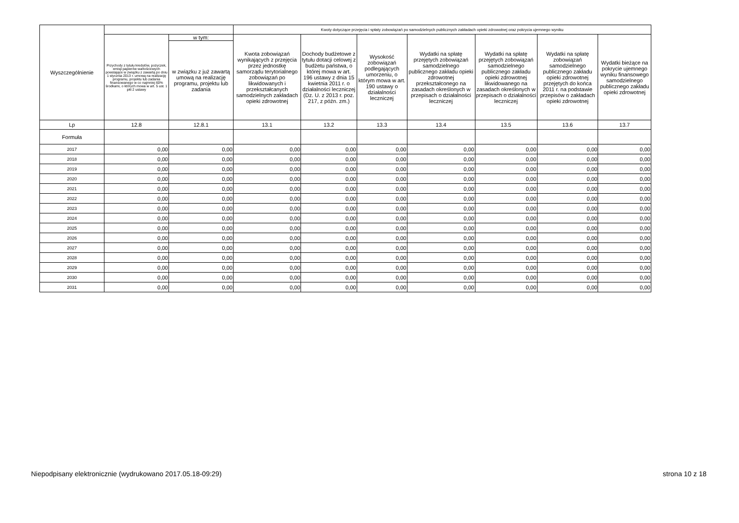| Wyszczególnienie | | | Kwoty dotyczące przejęcia i spłaty zobowiązań po samodzielnych publicznych zakładach opieki zdrowotnej oraz pokrycia ujemnego wyniku | | | | | | |
| --- | --- | --- | --- | --- | --- | --- | --- | --- | --- |
| | Przychody z tytułu kredytów, pożyczek, emisji papierów wartościowych powstające w związku z zawartą po dniu 1 stycznia 2013 r. umową na realizację programu, projektu lub zadania finansowanego w co najmniej 60% środkami, o których mowa w art. 5 ust. 1 pkt 2 ustawy | w tym: | Kwota zobowiązań wynikających z przejęcia przez jednostkę samorządu terytorialnego zobowiązań po likwidowanych i przekształcanych samodzielnych zakładach opieki zdrowotnej | Dochody budżetowe z tytułu dotacji celowej z budżetu państwa, o której mowa w art. 196 ustawy z dnia 15 kwietnia 2011 r. o działalności leczniczej (Dz. U. z 2013 r. poz. 217, z późn. zm.) | Wysokość zobowiązań podlegających umorzeniu, o którym mowa w art. 190 ustawy o działalności leczniczej | Wydatki na spłatę przejętych zobowiązań samodzielnego publicznego zakładu opieki zdrowotnej przekształconego na zasadach określonych w przepisach o działalności leczniczej | Wydatki na spłatę przejętych zobowiązań samodzielnego publicznego zakładu opieki zdrowotnej likwidowanego na zasadach określonych w przepisach o działalności leczniczej | Wydatki na spłatę zobowiązań samodzielnego publicznego zakładu opieki zdrowotnej przejętych do końca 2011 r. na podstawie przepisów o zakładach opieki zdrowotnej | Wydatki bieżące na pokrycie ujemnego wyniku finansowego samodzielnego publicznego zakładu opieki zdrowotnej |
| | | w związku z już zawartą umową na realizację programu, projektu lub zadania | | | | | | | |
| Lp | 12.8 | 12.8.1 | 13.1 | 13.2 | 13.3 | 13.4 | 13.5 | 13.6 | 13.7 |
| Formuła | | | | | | | | | |
| 2017 | 0,00 | 0,00 | 0,00 | 0,00 | 0,00 | 0,00 | 0,00 | 0,00 | 0,00 |
| 2018 | 0,00 | 0,00 | 0,00 | 0,00 | 0,00 | 0,00 | 0,00 | 0,00 | 0,00 |
| 2019 | 0,00 | 0,00 | 0,00 | 0,00 | 0,00 | 0,00 | 0,00 | 0,00 | 0,00 |
| 2020 | 0,00 | 0,00 | 0,00 | 0,00 | 0,00 | 0,00 | 0,00 | 0,00 | 0,00 |
| 2021 | 0,00 | 0,00 | 0,00 | 0,00 | 0,00 | 0,00 | 0,00 | 0,00 | 0,00 |
| 2022 | 0,00 | 0,00 | 0,00 | 0,00 | 0,00 | 0,00 | 0,00 | 0,00 | 0,00 |
| 2023 | 0,00 | 0,00 | 0,00 | 0,00 | 0,00 | 0,00 | 0,00 | 0,00 | 0,00 |
| 2024 | 0,00 | 0,00 | 0,00 | 0,00 | 0,00 | 0,00 | 0,00 | 0,00 | 0,00 |
| 2025 | 0,00 | 0,00 | 0,00 | 0,00 | 0,00 | 0,00 | 0,00 | 0,00 | 0,00 |
| 2026 | 0,00 | 0,00 | 0,00 | 0,00 | 0,00 | 0,00 | 0,00 | 0,00 | 0,00 |
| 2027 | 0,00 | 0,00 | 0,00 | 0,00 | 0,00 | 0,00 | 0,00 | 0,00 | 0,00 |
| 2028 | 0,00 | 0,00 | 0,00 | 0,00 | 0,00 | 0,00 | 0,00 | 0,00 | 0,00 |
| 2029 | 0,00 | 0,00 | 0,00 | 0,00 | 0,00 | 0,00 | 0,00 | 0,00 | 0,00 |
| 2030 | 0,00 | 0,00 | 0,00 | 0,00 | 0,00 | 0,00 | 0,00 | 0,00 | 0,00 |
| 2031 | 0,00 | 0,00 | 0,00 | 0,00 | 0,00 | 0,00 | 0,00 | 0,00 | 0,00 |
Niepodpisany elektronicznie (wydrukowano 2017.05.18-09:29) strona 10 z 18